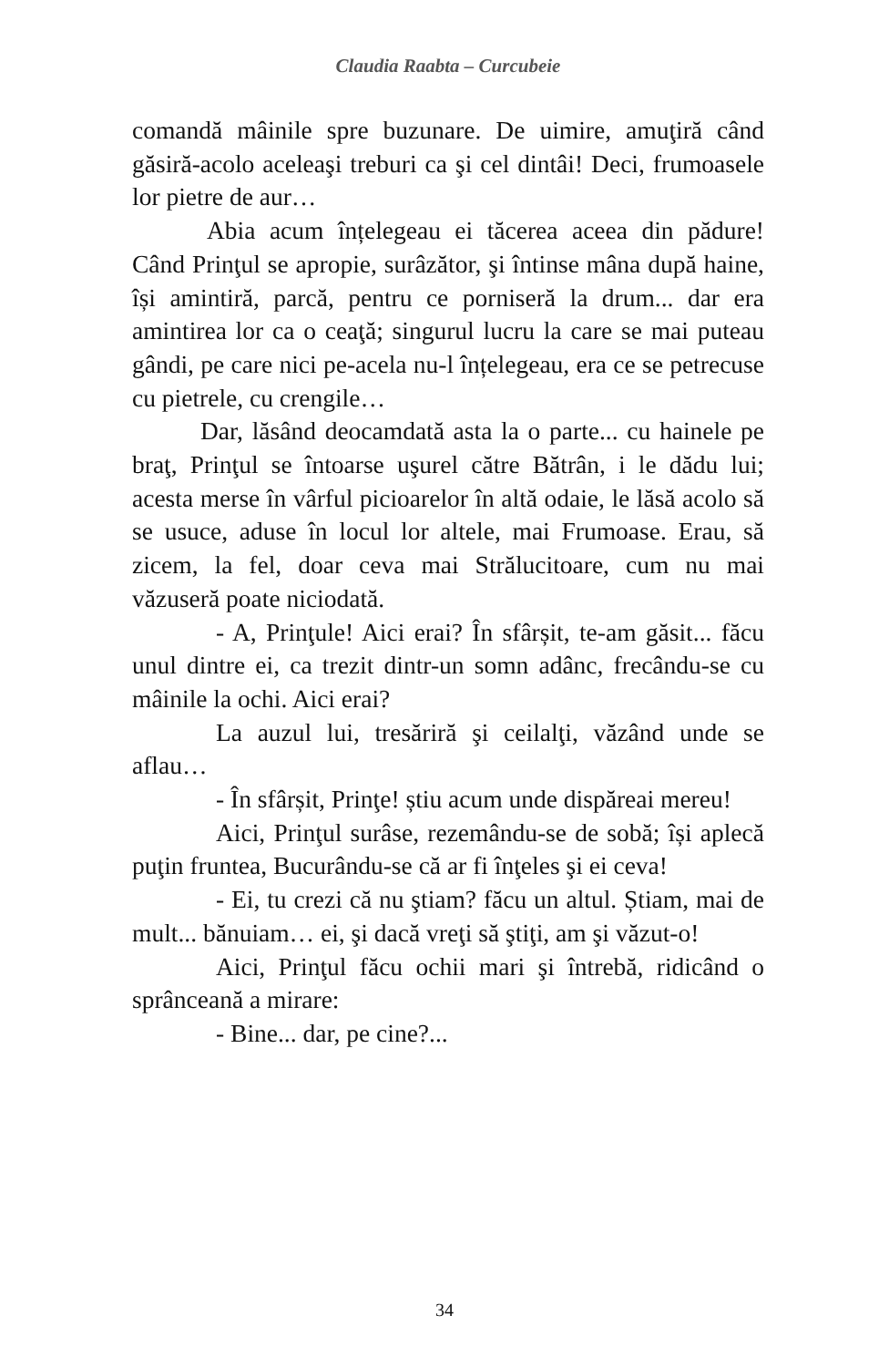Claudia Raabta – Curcubeie
comandă mâinile spre buzunare. De uimire, amuţiră când găsiră-acolo aceleaşi treburi ca şi cel dintâi! Deci, frumoasele lor pietre de aur…
Abia acum înțelegeau ei tăcerea aceea din pădure! Când Prinţul se apropie, surâzător, şi întinse mâna după haine, își amintiră, parcă, pentru ce porniseră la drum... dar era amintirea lor ca o ceaţă; singurul lucru la care se mai puteau gândi, pe care nici pe-acela nu-l înțelegeau, era ce se petrecuse cu pietrele, cu crengile…
Dar, lăsând deocamdată asta la o parte... cu hainele pe braţ, Prinţul se întoarse uşurel către Bătrân, i le dădu lui; acesta merse în vârful picioarelor în altă odaie, le lăsă acolo să se usuce, aduse în locul lor altele, mai Frumoase. Erau, să zicem, la fel, doar ceva mai Strălucitoare, cum nu mai văzuseră poate niciodată.
- A, Prinţule! Aici erai? În sfârșit, te-am găsit... făcu unul dintre ei, ca trezit dintr-un somn adânc, frecându-se cu mâinile la ochi. Aici erai?
La auzul lui, tresăriră şi ceilalţi, văzând unde se aflau…
- În sfârșit, Prinţe! știu acum unde dispăreai mereu!
Aici, Prinţul surâse, rezemându-se de sobă; își aplecă puţin fruntea, Bucurându-se că ar fi înţeles şi ei ceva!
- Ei, tu crezi că nu ştiam? făcu un altul. Știam, mai de mult... bănuiam… ei, şi dacă vreţi să ştiţi, am şi văzut-o!
Aici, Prinţul făcu ochii mari şi întrebă, ridicând o sprânceană a mirare:
- Bine... dar, pe cine?...
34